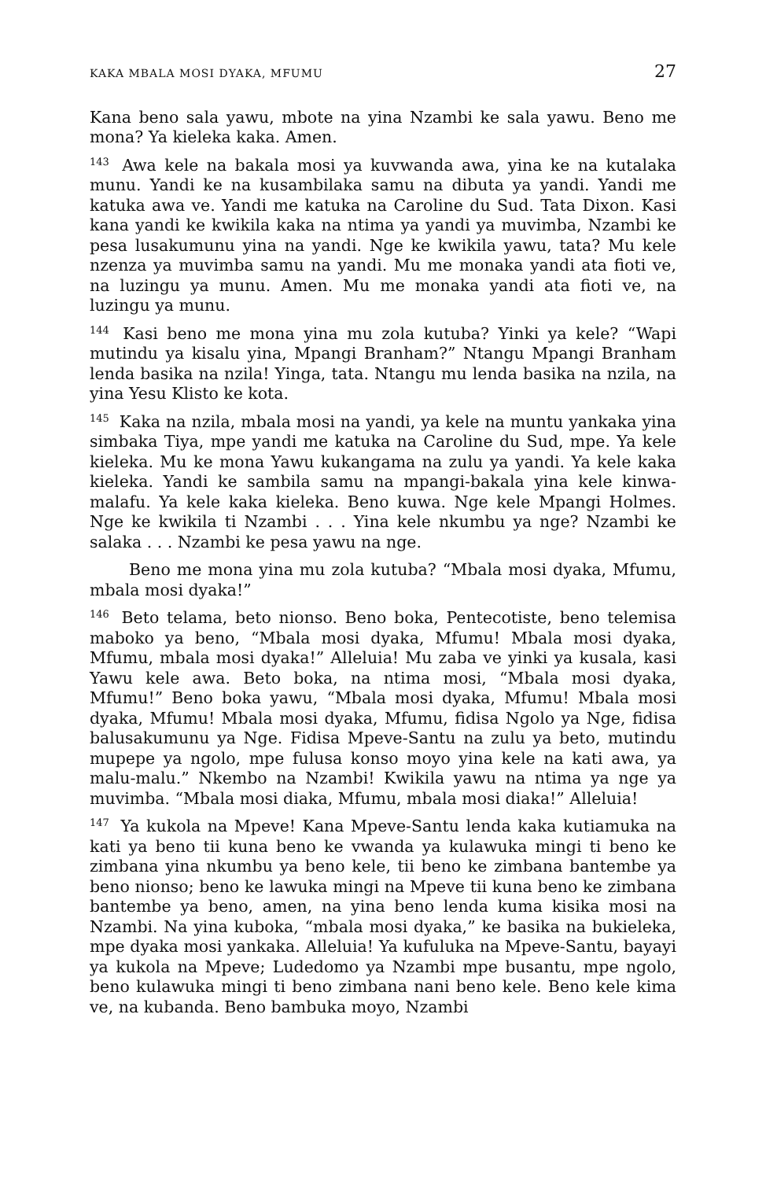KAKA MBALA MOSI DYAKA, MFUMU 27
Kana beno sala yawu, mbote na yina Nzambi ke sala yawu. Beno me mona? Ya kieleka kaka. Amen.
<sup>143</sup> Awa kele na bakala mosi ya kuvwanda awa, yina ke na kutalaka munu. Yandi ke na kusambilaka samu na dibuta ya yandi. Yandi me katuka awa ve. Yandi me katuka na Caroline du Sud. Tata Dixon. Kasi kana yandi ke kwikila kaka na ntima ya yandi ya muvimba, Nzambi ke pesa lusakumunu yina na yandi. Nge ke kwikila yawu, tata? Mu kele nzenza ya muvimba samu na yandi. Mu me monaka yandi ata fioti ve, na luzingu ya munu. Amen. Mu me monaka yandi ata fioti ve, na luzingu ya munu.
<sup>144</sup> Kasi beno me mona yina mu zola kutuba? Yinki ya kele? “Wapi mutindu ya kisalu yina, Mpangi Branham?” Ntangu Mpangi Branham lenda basika na nzila! Yinga, tata. Ntangu mu lenda basika na nzila, na yina Yesu Klisto ke kota.
<sup>145</sup> Kaka na nzila, mbala mosi na yandi, ya kele na muntu yankaka yina simbaka Tiya, mpe yandi me katuka na Caroline du Sud, mpe. Ya kele kieleka. Mu ke mona Yawu kukangama na zulu ya yandi. Ya kele kaka kieleka. Yandi ke sambila samu na mpangi-bakala yina kele kinwa-malafu. Ya kele kaka kieleka. Beno kuwa. Nge kele Mpangi Holmes. Nge ke kwikila ti Nzambi . . . Yina kele nkumbu ya nge? Nzambi ke salaka . . . Nzambi ke pesa yawu na nge.
Beno me mona yina mu zola kutuba? “Mbala mosi dyaka, Mfumu, mbala mosi dyaka!”
<sup>146</sup> Beto telama, beto nionso. Beno boka, Pentecotiste, beno telemisa maboko ya beno, “Mbala mosi dyaka, Mfumu! Mbala mosi dyaka, Mfumu, mbala mosi dyaka!” Alleluia! Mu zaba ve yinki ya kusala, kasi Yawu kele awa. Beto boka, na ntima mosi, “Mbala mosi dyaka, Mfumu!” Beno boka yawu, “Mbala mosi dyaka, Mfumu! Mbala mosi dyaka, Mfumu! Mbala mosi dyaka, Mfumu, fidisa Ngolo ya Nge, fidisa balusakumunu ya Nge. Fidisa Mpeve-Santu na zulu ya beto, mutindu mupepe ya ngolo, mpe fulusa konso moyo yina kele na kati awa, ya malu-malu.” Nkembo na Nzambi! Kwikila yawu na ntima ya nge ya muvimba. “Mbala mosi diaka, Mfumu, mbala mosi diaka!” Alleluia!
<sup>147</sup> Ya kukola na Mpeve! Kana Mpeve-Santu lenda kaka kutiamuka na kati ya beno tii kuna beno ke vwanda ya kulawuka mingi ti beno ke zimbana yina nkumbu ya beno kele, tii beno ke zimbana bantembe ya beno nionso; beno ke lawuka mingi na Mpeve tii kuna beno ke zimbana bantembe ya beno, amen, na yina beno lenda kuma kisika mosi na Nzambi. Na yina kuboka, “mbala mosi dyaka,” ke basika na bukieleka, mpe dyaka mosi yankaka. Alleluia! Ya kufuluka na Mpeve-Santu, bayayi ya kukola na Mpeve; Ludedomo ya Nzambi mpe busantu, mpe ngolo, beno kulawuka mingi ti beno zimbana nani beno kele. Beno kele kima ve, na kubanda. Beno bambuka moyo, Nzambi